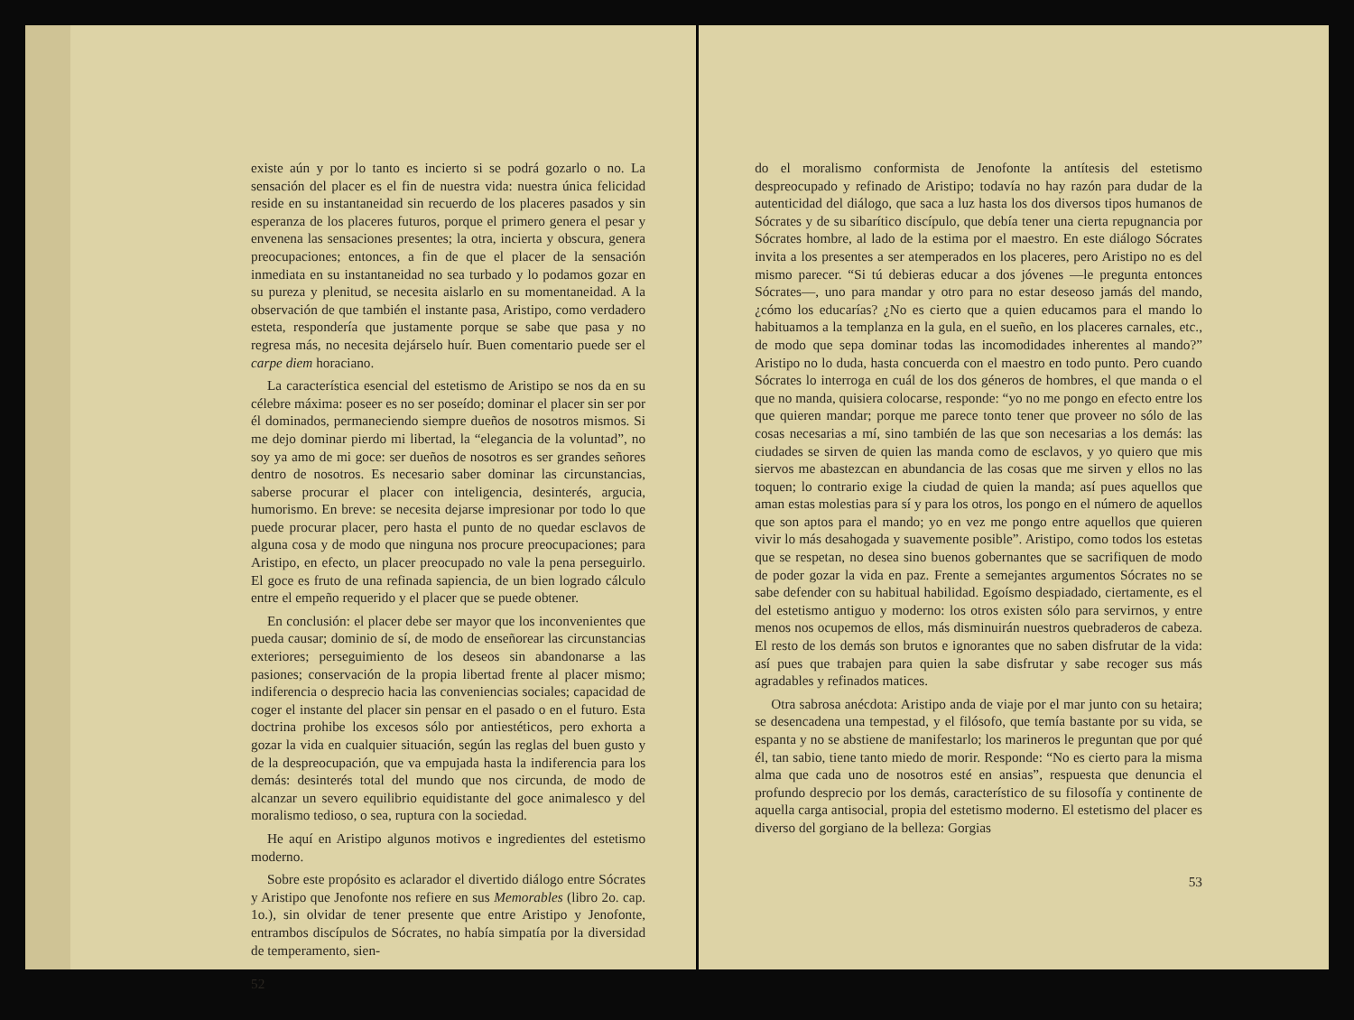existe aún y por lo tanto es incierto si se podrá gozarlo o no. La sensación del placer es el fin de nuestra vida: nuestra única felicidad reside en su instantaneidad sin recuerdo de los placeres pasados y sin esperanza de los placeres futuros, porque el primero genera el pesar y envenena las sensaciones presentes; la otra, incierta y obscura, genera preocupaciones; entonces, a fin de que el placer de la sensación inmediata en su instantaneidad no sea turbado y lo podamos gozar en su pureza y plenitud, se necesita aislarlo en su momentaneidad. A la observación de que también el instante pasa, Aristipo, como verdadero esteta, respondería que justamente porque se sabe que pasa y no regresa más, no necesita dejárselo huír. Buen comentario puede ser el carpe diem horaciano.
La característica esencial del estetismo de Aristipo se nos da en su célebre máxima: poseer es no ser poseído; dominar el placer sin ser por él dominados, permaneciendo siempre dueños de nosotros mismos. Si me dejo dominar pierdo mi libertad, la “elegancia de la voluntad”, no soy ya amo de mi goce: ser dueños de nosotros es ser grandes señores dentro de nosotros. Es necesario saber dominar las circunstancias, saberse procurar el placer con inteligencia, desinterés, argucia, humorismo. En breve: se necesita dejarse impresionar por todo lo que puede procurar placer, pero hasta el punto de no quedar esclavos de alguna cosa y de modo que ninguna nos procure preocupaciones; para Aristipo, en efecto, un placer preocupado no vale la pena perseguirlo. El goce es fruto de una refinada sapiencia, de un bien logrado cálculo entre el empeño requerido y el placer que se puede obtener.
En conclusión: el placer debe ser mayor que los inconvenientes que pueda causar; dominio de sí, de modo de enseñorear las circunstancias exteriores; perseguimiento de los deseos sin abandonarse a las pasiones; conservación de la propia libertad frente al placer mismo; indiferencia o desprecio hacia las conveniencias sociales; capacidad de coger el instante del placer sin pensar en el pasado o en el futuro. Esta doctrina prohibe los excesos sólo por antiestéticos, pero exhorta a gozar la vida en cualquier situación, según las reglas del buen gusto y de la despreocupación, que va empujada hasta la indiferencia para los demás: desinterés total del mundo que nos circunda, de modo de alcanzar un severo equilibrio equidistante del goce animalesco y del moralismo tedioso, o sea, ruptura con la sociedad.
He aquí en Aristipo algunos motivos e ingredientes del estetismo moderno.
Sobre este propósito es aclarador el divertido diálogo entre Sócrates y Aristipo que Jenofonte nos refiere en sus Memorables (libro 2o. cap. 1o.), sin olvidar de tener presente que entre Aristipo y Jenofonte, entrambos discípulos de Sócrates, no había simpatía por la diversidad de temperamento, sien-
52
do el moralismo conformista de Jenofonte la antítesis del estetismo despreocupado y refinado de Aristipo; todavía no hay razón para dudar de la autenticidad del diálogo, que saca a luz hasta los dos diversos tipos humanos de Sócrates y de su sibarítico discípulo, que debía tener una cierta repugnancia por Sócrates hombre, al lado de la estima por el maestro. En este diálogo Sócrates invita a los presentes a ser atemperados en los placeres, pero Aristipo no es del mismo parecer. “Si tú debieras educar a dos jóvenes —le pregunta entonces Sócrates—, uno para mandar y otro para no estar deseoso jamás del mando, ¿cómo los educarías? ¿No es cierto que a quien educamos para el mando lo habituamos a la templanza en la gula, en el sueño, en los placeres carnales, etc., de modo que sepa dominar todas las incomodidades inherentes al mando?” Aristipo no lo duda, hasta concuerda con el maestro en todo punto. Pero cuando Sócrates lo interroga en cuál de los dos géneros de hombres, el que manda o el que no manda, quisiera colocarse, responde: “yo no me pongo en efecto entre los que quieren mandar; porque me parece tonto tener que proveer no sólo de las cosas necesarias a mí, sino también de las que son necesarias a los demás: las ciudades se sirven de quien las manda como de esclavos, y yo quiero que mis siervos me abastezcan en abundancia de las cosas que me sirven y ellos no las toquen; lo contrario exige la ciudad de quien la manda; así pues aquellos que aman estas molestias para sí y para los otros, los pongo en el número de aquellos que son aptos para el mando; yo en vez me pongo entre aquellos que quieren vivir lo más desahogada y suavemente posible”. Aristipo, como todos los estetas que se respetan, no desea sino buenos gobernantes que se sacrifiquen de modo de poder gozar la vida en paz. Frente a semejantes argumentos Sócrates no se sabe defender con su habitual habilidad. Egoísmo despiadado, ciertamente, es el del estetismo antiguo y moderno: los otros existen sólo para servirnos, y entre menos nos ocupemos de ellos, más disminuirán nuestros quebraderos de cabeza. El resto de los demás son brutos e ignorantes que no saben disfrutar de la vida: así pues que trabajen para quien la sabe disfrutar y sabe recoger sus más agradables y refinados matices.
Otra sabrosa anécdota: Aristipo anda de viaje por el mar junto con su hetaira; se desencadena una tempestad, y el filósofo, que temía bastante por su vida, se espanta y no se abstiene de manifestarlo; los marineros le preguntan que por qué él, tan sabio, tiene tanto miedo de morir. Responde: “No es cierto para la misma alma que cada uno de nosotros esté en ansias”, respuesta que denuncia el profundo desprecio por los demás, característico de su filosofía y continente de aquella carga antisocial, propia del estetismo moderno. El estetismo del placer es diverso del gorgiano de la belleza: Gorgias
53